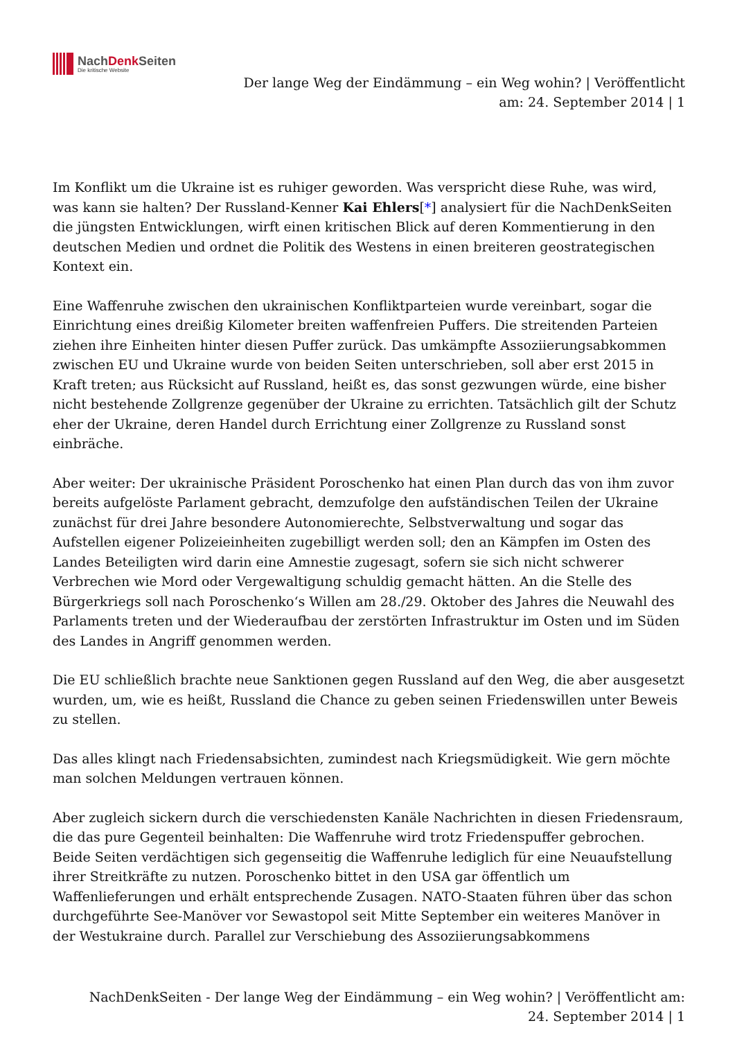NachDenk Seiten
Die kritische Website
Der lange Weg der Eindämmung – ein Weg wohin? | Veröffentlicht
am: 24. September 2014 | 1
Im Konflikt um die Ukraine ist es ruhiger geworden. Was verspricht diese Ruhe, was wird, was kann sie halten? Der Russland-Kenner Kai Ehlers[*] analysiert für die NachDenkSeiten die jüngsten Entwicklungen, wirft einen kritischen Blick auf deren Kommentierung in den deutschen Medien und ordnet die Politik des Westens in einen breiteren geostrategischen Kontext ein.
Eine Waffenruhe zwischen den ukrainischen Konfliktparteien wurde vereinbart, sogar die Einrichtung eines dreißig Kilometer breiten waffenfreien Puffers. Die streitenden Parteien ziehen ihre Einheiten hinter diesen Puffer zurück. Das umkämpfte Assoziierungsabkommen zwischen EU und Ukraine wurde von beiden Seiten unterschrieben, soll aber erst 2015 in Kraft treten; aus Rücksicht auf Russland, heißt es, das sonst gezwungen würde, eine bisher nicht bestehende Zollgrenze gegenüber der Ukraine zu errichten. Tatsächlich gilt der Schutz eher der Ukraine, deren Handel durch Errichtung einer Zollgrenze zu Russland sonst einbräche.
Aber weiter: Der ukrainische Präsident Poroschenko hat einen Plan durch das von ihm zuvor bereits aufgelöste Parlament gebracht, demzufolge den aufständischen Teilen der Ukraine zunächst für drei Jahre besondere Autonomierechte, Selbstverwaltung und sogar das Aufstellen eigener Polizeieinheiten zugebilligt werden soll; den an Kämpfen im Osten des Landes Beteiligten wird darin eine Amnestie zugesagt, sofern sie sich nicht schwerer Verbrechen wie Mord oder Vergewaltigung schuldig gemacht hätten. An die Stelle des Bürgerkriegs soll nach Poroschenko‘s Willen am 28./29. Oktober des Jahres die Neuwahl des Parlaments treten und der Wiederaufbau der zerstörten Infrastruktur im Osten und im Süden des Landes in Angriff genommen werden.
Die EU schließlich brachte neue Sanktionen gegen Russland auf den Weg, die aber ausgesetzt wurden, um, wie es heißt, Russland die Chance zu geben seinen Friedenswillen unter Beweis zu stellen.
Das alles klingt nach Friedensabsichten, zumindest nach Kriegsmüdigkeit. Wie gern möchte man solchen Meldungen vertrauen können.
Aber zugleich sickern durch die verschiedensten Kanäle Nachrichten in diesen Friedensraum, die das pure Gegenteil beinhalten: Die Waffenruhe wird trotz Friedenspuffer gebrochen. Beide Seiten verdächtigen sich gegenseitig die Waffenruhe lediglich für eine Neuaufstellung ihrer Streitkräfte zu nutzen. Poroschenko bittet in den USA gar öffentlich um Waffenlieferungen und erhält entsprechende Zusagen. NATO-Staaten führen über das schon durchgeführte See-Manöver vor Sewastopol seit Mitte September ein weiteres Manöver in der Westukraine durch. Parallel zur Verschiebung des Assoziierungsabkommens
NachDenkSeiten - Der lange Weg der Eindämmung – ein Weg wohin? | Veröffentlicht am:
24. September 2014 | 1